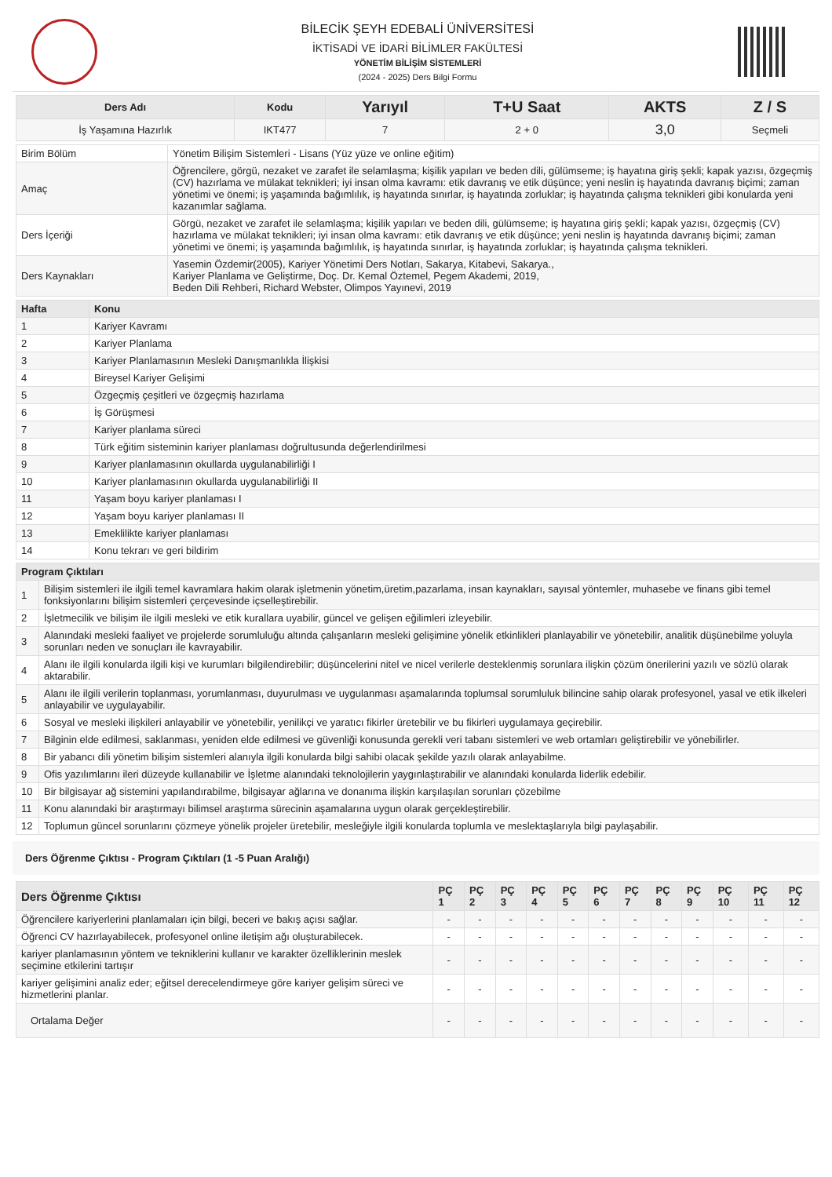BİLECİK ŞEYH EDEBALİ ÜNİVERSİTESİ
İKTİSADİ VE İDARİ BİLİMLER FAKÜLTESİ
YÖNETİM BİLİŞİM SİSTEMLERİ
(2024 - 2025) Ders Bilgi Formu
| Ders Adı | Kodu | Yarıyıl | T+U Saat | AKTS | Z / S |
| --- | --- | --- | --- | --- | --- |
| İş Yaşamına Hazırlık | IKT477 | 7 | 2 + 0 | 3,0 | Seçmeli |
| Birim Bölüm | Yönetim Bilişim Sistemleri - Lisans (Yüz yüze ve online eğitim) |
| Amaç | Öğrencilere, görgü, nezaket ve zarafet ile selamlaşma; kişilik yapıları ve beden dili, gülümseme; iş hayatına giriş şekli; kapak yazısı, özgeçmiş (CV) hazırlama ve mülakat teknikleri; iyi insan olma kavramı: etik davranış ve etik düşünce; yeni neslin iş hayatında davranış biçimi; zaman yönetimi ve önemi; iş yaşamında bağımlılık, iş hayatında sınırlar, iş hayatında zorluklar; iş hayatında çalışma teknikleri gibi konularda yeni kazanımlar sağlama. |
| Ders İçeriği | Görgü, nezaket ve zarafet ile selamlaşma; kişilik yapıları ve beden dili, gülümseme; iş hayatına giriş şekli; kapak yazısı, özgeçmiş (CV) hazırlama ve mülakat teknikleri; iyi insan olma kavramı: etik davranış ve etik düşünce; yeni neslin iş hayatında davranış biçimi; zaman yönetimi ve önemi; iş yaşamında bağımlılık, iş hayatında sınırlar, iş hayatında zorluklar; iş hayatında çalışma teknikleri. |
| Ders Kaynakları | Yasemin Özdemir(2005), Kariyer Yönetimi Ders Notları, Sakarya, Kitabevi, Sakarya., Kariyer Planlama ve Geliştirme, Doç. Dr. Kemal Öztemel, Pegem Akademi, 2019, Beden Dili Rehberi, Richard Webster, Olimpos Yayınevi, 2019 |
| Hafta | Konu |
| --- | --- |
| 1 | Kariyer Kavramı |
| 2 | Kariyer Planlama |
| 3 | Kariyer Planlamasının Mesleki Danışmanlıkla İlişkisi |
| 4 | Bireysel Kariyer Gelişimi |
| 5 | Özgeçmiş çeşitleri ve özgeçmiş hazırlama |
| 6 | İş Görüşmesi |
| 7 | Kariyer planlama süreci |
| 8 | Türk eğitim sisteminin kariyer planlaması doğrultusunda değerlendirilmesi |
| 9 | Kariyer planlamasının okullarda uygulanabilirliği I |
| 10 | Kariyer planlamasının okullarda uygulanabilirliği II |
| 11 | Yaşam boyu kariyer planlaması I |
| 12 | Yaşam boyu kariyer planlaması II |
| 13 | Emeklilikte kariyer planlaması |
| 14 | Konu tekrarı ve geri bildirim |
| Program Çıktıları | |
| --- | --- |
| 1 | Bilişim sistemleri ile ilgili temel kavramlara hakim olarak işletmenin yönetim,üretim,pazarlama, insan kaynakları, sayısal yöntemler, muhasebe ve finans gibi temel fonksiyonlarını bilişim sistemleri çerçevesinde içselleştirebilir. |
| 2 | İşletmecilik ve bilişim ile ilgili mesleki ve etik kurallara uyabilir, güncel ve gelişen eğilimleri izleyebilir. |
| 3 | Alanındaki mesleki faaliyet ve projelerde sorumluluğu altında çalışanların mesleki gelişimine yönelik etkinlikleri planlayabilir ve yönetebilir, analitik düşünebilme yoluyla sorunları neden ve sonuçları ile kavrayabilir. |
| 4 | Alanı ile ilgili konularda ilgili kişi ve kurumları bilgilendirebilir; düşüncelerini nitel ve nicel verilerle desteklenmiş sorunlara ilişkin çözüm önerilerini yazılı ve sözlü olarak aktarabilir. |
| 5 | Alanı ile ilgili verilerin toplanması, yorumlanması, duyurulması ve uygulanması aşamalarında toplumsal sorumluluk bilincine sahip olarak profesyonel, yasal ve etik ilkeleri anlayabilir ve uygulayabilir. |
| 6 | Sosyal ve mesleki ilişkileri anlayabilir ve yönetebilir, yenilikçi ve yaratıcı fikirler üretebilir ve bu fikirleri uygulamaya geçirebilir. |
| 7 | Bilginin elde edilmesi, saklanması, yeniden elde edilmesi ve güvenliği konusunda gerekli veri tabanı sistemleri ve web ortamları geliştirebilir ve yönebilirler. |
| 8 | Bir yabancı dili yönetim bilişim sistemleri alanıyla ilgili konularda bilgi sahibi olacak şekilde yazılı olarak anlayabilme. |
| 9 | Ofis yazılımlarını ileri düzeyde kullanabilir ve İşletme alanındaki teknolojilerin yaygınlaştırabilir ve alanındaki konularda liderlik edebilir. |
| 10 | Bir bilgisayar ağ sistemini yapılandırabilme, bilgisayar ağlarına ve donanıma ilişkin karşılaşılan sorunları çözebilme |
| 11 | Konu alanındaki bir araştırmayı bilimsel araştırma sürecinin aşamalarına uygun olarak gerçekleştirebilir. |
| 12 | Toplumun güncel sorunlarını çözmeye yönelik projeler üretebilir, mesleğiyle ilgili konularda toplumla ve meslektaşlarıyla bilgi paylaşabilir. |
Ders Öğrenme Çıktısı - Program Çıktıları (1 -5 Puan Aralığı)
| Ders Öğrenme Çıktısı | PÇ 1 | PÇ 2 | PÇ 3 | PÇ 4 | PÇ 5 | PÇ 6 | PÇ 7 | PÇ 8 | PÇ 9 | PÇ 10 | PÇ 11 | PÇ 12 |
| --- | --- | --- | --- | --- | --- | --- | --- | --- | --- | --- | --- | --- |
| Öğrencilere kariyerlerini planlamaları için bilgi, beceri ve bakış açısı sağlar. | - | - | - | - | - | - | - | - | - | - | - | - |
| Öğrenci CV hazırlayabilecek, profesyonel online iletişim ağı oluşturabilecek. | - | - | - | - | - | - | - | - | - | - | - | - |
| kariyer planlamasının yöntem ve tekniklerini kullanır ve karakter özelliklerinin meslek seçimine etkilerini tartışır | - | - | - | - | - | - | - | - | - | - | - | - |
| kariyer gelişimini analiz eder; eğitsel derecelendirmeye göre kariyer gelişim süreci ve hizmetlerini planlar. | - | - | - | - | - | - | - | - | - | - | - | - |
| Ortalama Değer | - | - | - | - | - | - | - | - | - | - | - | - |